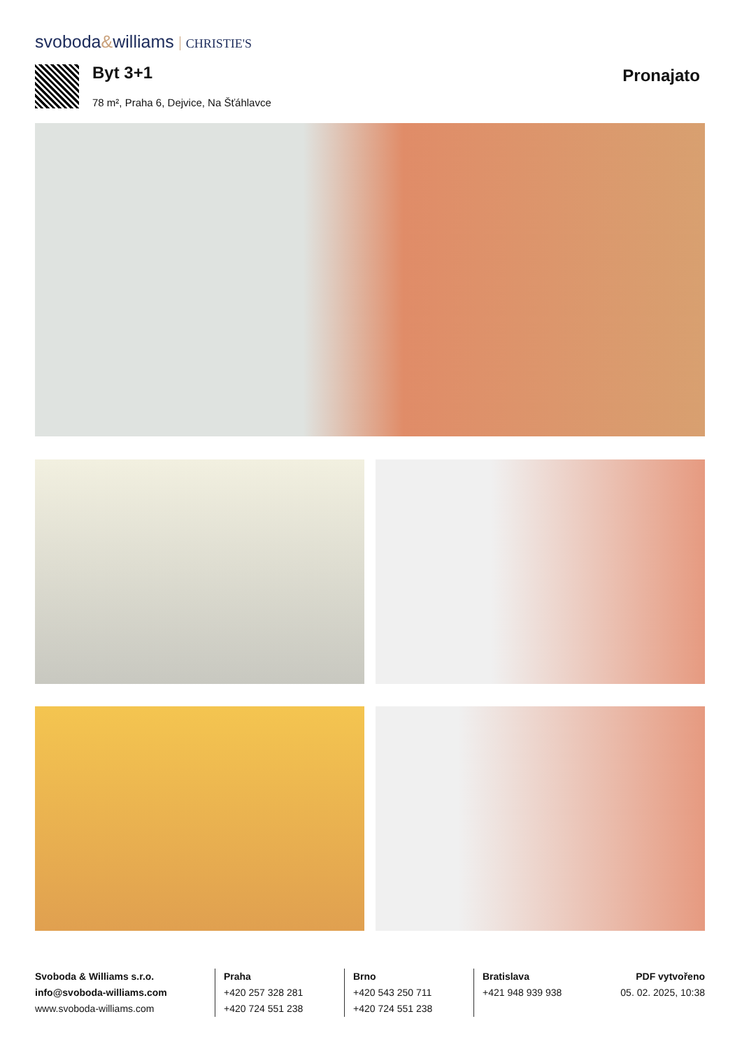svoboda&williams CHRISTIE'S
Byt 3+1
78 m², Praha 6, Dejvice, Na Šťáhlavce
Pronajato
Svoboda & Williams s.r.o.
info@svoboda-williams.com
www.svoboda-williams.com
Praha
+420 257 328 281
+420 724 551 238
Brno
+420 543 250 711
+420 724 551 238
Bratislava
+421 948 939 938
PDF vytvořeno
05. 02. 2025, 10:38